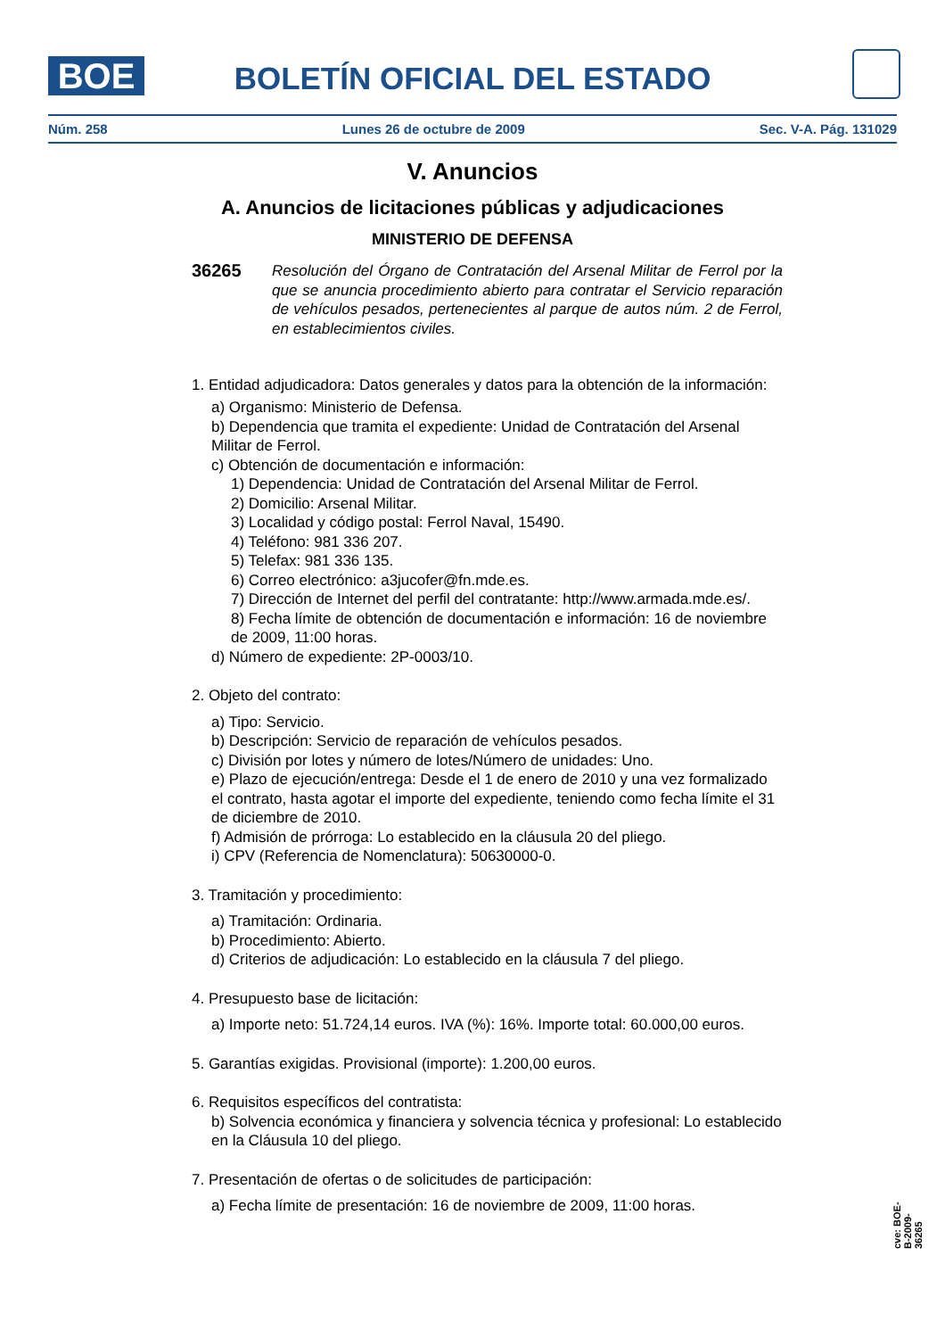BOE
BOLETÍN OFICIAL DEL ESTADO
Núm. 258 Lunes 26 de octubre de 2009 Sec. V-A. Pág. 131029
V. Anuncios
A. Anuncios de licitaciones públicas y adjudicaciones
MINISTERIO DE DEFENSA
36265 Resolución del Órgano de Contratación del Arsenal Militar de Ferrol por la que se anuncia procedimiento abierto para contratar el Servicio reparación de vehículos pesados, pertenecientes al parque de autos núm. 2 de Ferrol, en establecimientos civiles.
1. Entidad adjudicadora: Datos generales y datos para la obtención de la información:
a) Organismo: Ministerio de Defensa.
b) Dependencia que tramita el expediente: Unidad de Contratación del Arsenal Militar de Ferrol.
c) Obtención de documentación e información:
1) Dependencia: Unidad de Contratación del Arsenal Militar de Ferrol.
2) Domicilio: Arsenal Militar.
3) Localidad y código postal: Ferrol Naval, 15490.
4) Teléfono: 981 336 207.
5) Telefax: 981 336 135.
6) Correo electrónico: a3jucofer@fn.mde.es.
7) Dirección de Internet del perfil del contratante: http://www.armada.mde.es/.
8) Fecha límite de obtención de documentación e información: 16 de noviembre de 2009, 11:00 horas.
d) Número de expediente: 2P-0003/10.
2. Objeto del contrato:
a) Tipo: Servicio.
b) Descripción: Servicio de reparación de vehículos pesados.
c) División por lotes y número de lotes/Número de unidades: Uno.
e) Plazo de ejecución/entrega: Desde el 1 de enero de 2010 y una vez formalizado el contrato, hasta agotar el importe del expediente, teniendo como fecha límite el 31 de diciembre de 2010.
f) Admisión de prórroga: Lo establecido en la cláusula 20 del pliego.
i) CPV (Referencia de Nomenclatura): 50630000-0.
3. Tramitación y procedimiento:
a) Tramitación: Ordinaria.
b) Procedimiento: Abierto.
d) Criterios de adjudicación: Lo establecido en la cláusula 7 del pliego.
4. Presupuesto base de licitación:
a) Importe neto: 51.724,14 euros. IVA (%): 16%. Importe total: 60.000,00 euros.
5. Garantías exigidas. Provisional (importe): 1.200,00 euros.
6. Requisitos específicos del contratista:
b) Solvencia económica y financiera y solvencia técnica y profesional: Lo establecido en la Cláusula 10 del pliego.
7. Presentación de ofertas o de solicitudes de participación:
a) Fecha límite de presentación: 16 de noviembre de 2009, 11:00 horas.
cve: BOE-B-2009-36265